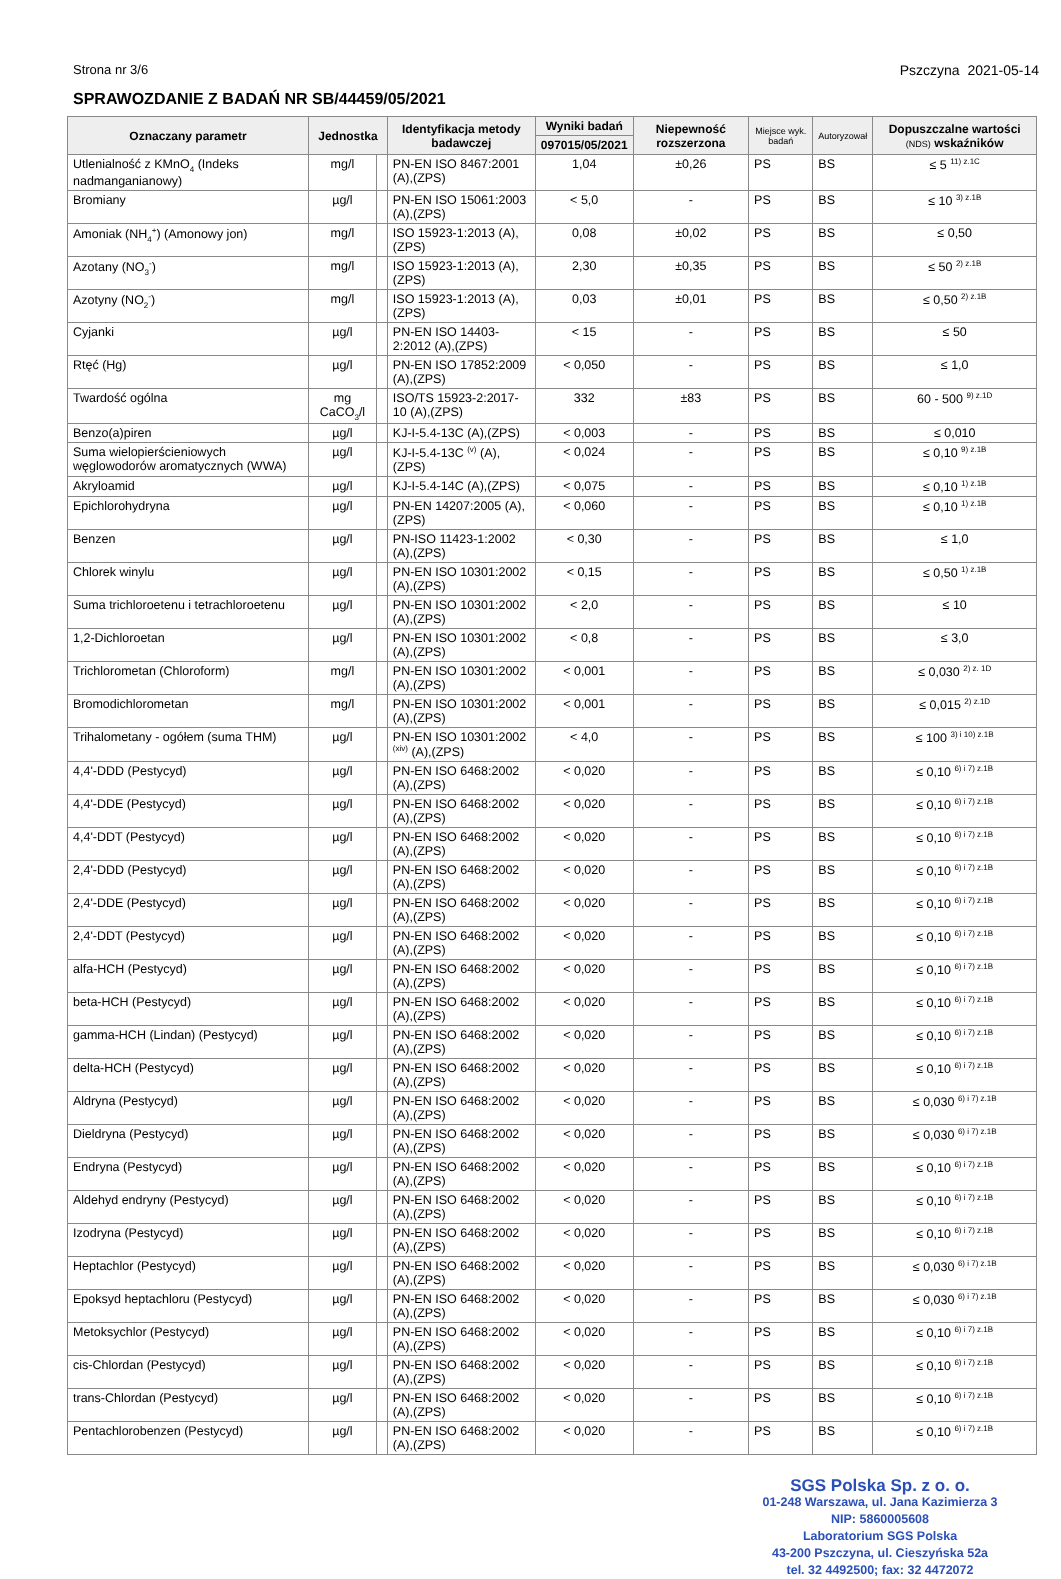Strona nr 3/6 Pszczyna 2021-05-14
SPRAWOZDANIE Z BADAŃ NR SB/44459/05/2021
| Oznaczany parametr | Jednostka | | Identyfikacja metody badawczej | Wyniki badań | Niepewność rozszerzona | Miejsce wyk. badań | Autoryzował | Dopuszczalne wartości (NDS) wskaźników |
| --- | --- | --- | --- | --- | --- | --- | --- | --- |
| | | | | 097015/05/2021 | | | | |
| Utlenialność z KMnO<sub>4</sub> (Indeks nadmanganianowy) | mg/l | | PN-EN ISO 8467:2001 (A),(ZPS) | 1,04 | ±0,26 | PS | BS | ≤ 5 <sup>11) z.1C</sup> |
| Bromiany | µg/l | | PN-EN ISO 15061:2003 (A),(ZPS) | < 5,0 | - | PS | BS | ≤ 10 <sup>3) z.1B</sup> |
| Amoniak (NH<sub>4</sub><sup>+</sup>) (Amonowy jon) | mg/l | | ISO 15923-1:2013 (A),(ZPS) | 0,08 | ±0,02 | PS | BS | ≤ 0,50 |
| Azotany (NO<sub>3</sub><sup>-</sup>) | mg/l | | ISO 15923-1:2013 (A),(ZPS) | 2,30 | ±0,35 | PS | BS | ≤ 50 <sup>2) z.1B</sup> |
| Azotyny (NO<sub>2</sub><sup>-</sup>) | mg/l | | ISO 15923-1:2013 (A),(ZPS) | 0,03 | ±0,01 | PS | BS | ≤ 0,50 <sup>2) z.1B</sup> |
| Cyjanki | µg/l | | PN-EN ISO 14403-2:2012 (A),(ZPS) | < 15 | - | PS | BS | ≤ 50 |
| Rtęć (Hg) | µg/l | | PN-EN ISO 17852:2009 (A),(ZPS) | < 0,050 | - | PS | BS | ≤ 1,0 |
| Twardość ogólna | mg CaCO<sub>3</sub>/l | | ISO/TS 15923-2:2017-10 (A),(ZPS) | 332 | ±83 | PS | BS | 60 - 500 <sup>9) z.1D</sup> |
| Benzo(a)piren | µg/l | | KJ-I-5.4-13C (A),(ZPS) | < 0,003 | - | PS | BS | ≤ 0,010 |
| Suma wielopierścieniowych węglowodorów aromatycznych (WWA) | µg/l | | KJ-I-5.4-13C <sup>(v)</sup> (A),(ZPS) | < 0,024 | - | PS | BS | ≤ 0,10 <sup>9) z.1B</sup> |
| Akryloamid | µg/l | | KJ-I-5.4-14C (A),(ZPS) | < 0,075 | - | PS | BS | ≤ 0,10 <sup>1) z.1B</sup> |
| Epichlorohydryna | µg/l | | PN-EN 14207:2005 (A),(ZPS) | < 0,060 | - | PS | BS | ≤ 0,10 <sup>1) z.1B</sup> |
| Benzen | µg/l | | PN-ISO 11423-1:2002 (A),(ZPS) | < 0,30 | - | PS | BS | ≤ 1,0 |
| Chlorek winylu | µg/l | | PN-EN ISO 10301:2002 (A),(ZPS) | < 0,15 | - | PS | BS | ≤ 0,50 <sup>1) z.1B</sup> |
| Suma trichloroetenu i tetrachloroetenu | µg/l | | PN-EN ISO 10301:2002 (A),(ZPS) | < 2,0 | - | PS | BS | ≤ 10 |
| 1,2-Dichloroetan | µg/l | | PN-EN ISO 10301:2002 (A),(ZPS) | < 0,8 | - | PS | BS | ≤ 3,0 |
| Trichlorometan (Chloroform) | mg/l | | PN-EN ISO 10301:2002 (A),(ZPS) | < 0,001 | - | PS | BS | ≤ 0,030 <sup>2) z. 1D</sup> |
| Bromodichlorometan | mg/l | | PN-EN ISO 10301:2002 (A),(ZPS) | < 0,001 | - | PS | BS | ≤ 0,015 <sup>2) z.1D</sup> |
| Trihalometany - ogółem (suma THM) | µg/l | | PN-EN ISO 10301:2002 <sup>(xiv)</sup> (A),(ZPS) | < 4,0 | - | PS | BS | ≤ 100 <sup>3) i 10) z.1B</sup> |
| 4,4'-DDD (Pestycyd) | µg/l | | PN-EN ISO 6468:2002 (A),(ZPS) | < 0,020 | - | PS | BS | ≤ 0,10 <sup>6) i 7) z.1B</sup> |
| 4,4'-DDE (Pestycyd) | µg/l | | PN-EN ISO 6468:2002 (A),(ZPS) | < 0,020 | - | PS | BS | ≤ 0,10 <sup>6) i 7) z.1B</sup> |
| 4,4'-DDT (Pestycyd) | µg/l | | PN-EN ISO 6468:2002 (A),(ZPS) | < 0,020 | - | PS | BS | ≤ 0,10 <sup>6) i 7) z.1B</sup> |
| 2,4'-DDD (Pestycyd) | µg/l | | PN-EN ISO 6468:2002 (A),(ZPS) | < 0,020 | - | PS | BS | ≤ 0,10 <sup>6) i 7) z.1B</sup> |
| 2,4'-DDE (Pestycyd) | µg/l | | PN-EN ISO 6468:2002 (A),(ZPS) | < 0,020 | - | PS | BS | ≤ 0,10 <sup>6) i 7) z.1B</sup> |
| 2,4'-DDT (Pestycyd) | µg/l | | PN-EN ISO 6468:2002 (A),(ZPS) | < 0,020 | - | PS | BS | ≤ 0,10 <sup>6) i 7) z.1B</sup> |
| alfa-HCH (Pestycyd) | µg/l | | PN-EN ISO 6468:2002 (A),(ZPS) | < 0,020 | - | PS | BS | ≤ 0,10 <sup>6) i 7) z.1B</sup> |
| beta-HCH (Pestycyd) | µg/l | | PN-EN ISO 6468:2002 (A),(ZPS) | < 0,020 | - | PS | BS | ≤ 0,10 <sup>6) i 7) z.1B</sup> |
| gamma-HCH (Lindan) (Pestycyd) | µg/l | | PN-EN ISO 6468:2002 (A),(ZPS) | < 0,020 | - | PS | BS | ≤ 0,10 <sup>6) i 7) z.1B</sup> |
| delta-HCH (Pestycyd) | µg/l | | PN-EN ISO 6468:2002 (A),(ZPS) | < 0,020 | - | PS | BS | ≤ 0,10 <sup>6) i 7) z.1B</sup> |
| Aldryna (Pestycyd) | µg/l | | PN-EN ISO 6468:2002 (A),(ZPS) | < 0,020 | - | PS | BS | ≤ 0,030 <sup>6) i 7) z.1B</sup> |
| Dieldryna (Pestycyd) | µg/l | | PN-EN ISO 6468:2002 (A),(ZPS) | < 0,020 | - | PS | BS | ≤ 0,030 <sup>6) i 7) z.1B</sup> |
| Endryna (Pestycyd) | µg/l | | PN-EN ISO 6468:2002 (A),(ZPS) | < 0,020 | - | PS | BS | ≤ 0,10 <sup>6) i 7) z.1B</sup> |
| Aldehyd endryny (Pestycyd) | µg/l | | PN-EN ISO 6468:2002 (A),(ZPS) | < 0,020 | - | PS | BS | ≤ 0,10 <sup>6) i 7) z.1B</sup> |
| Izodryna (Pestycyd) | µg/l | | PN-EN ISO 6468:2002 (A),(ZPS) | < 0,020 | - | PS | BS | ≤ 0,10 <sup>6) i 7) z.1B</sup> |
| Heptachlor (Pestycyd) | µg/l | | PN-EN ISO 6468:2002 (A),(ZPS) | < 0,020 | - | PS | BS | ≤ 0,030 <sup>6) i 7) z.1B</sup> |
| Epoksyd heptachloru (Pestycyd) | µg/l | | PN-EN ISO 6468:2002 (A),(ZPS) | < 0,020 | - | PS | BS | ≤ 0,030 <sup>6) i 7) z.1B</sup> |
| Metoksychlor (Pestycyd) | µg/l | | PN-EN ISO 6468:2002 (A),(ZPS) | < 0,020 | - | PS | BS | ≤ 0,10 <sup>6) i 7) z.1B</sup> |
| cis-Chlordan (Pestycyd) | µg/l | | PN-EN ISO 6468:2002 (A),(ZPS) | < 0,020 | - | PS | BS | ≤ 0,10 <sup>6) i 7) z.1B</sup> |
| trans-Chlordan (Pestycyd) | µg/l | | PN-EN ISO 6468:2002 (A),(ZPS) | < 0,020 | - | PS | BS | ≤ 0,10 <sup>6) i 7) z.1B</sup> |
| Pentachlorobenzen (Pestycyd) | µg/l | | PN-EN ISO 6468:2002 (A),(ZPS) | < 0,020 | - | PS | BS | ≤ 0,10 <sup>6) i 7) z.1B</sup> |
SGS Polska Sp. z o. o.
01-248 Warszawa, ul. Jana Kazimierza 3
NIP: 5860005608
Laboratorium SGS Polska
43-200 Pszczyna, ul. Cieszyńska 52a
tel. 32 4492500; fax: 32 4472072